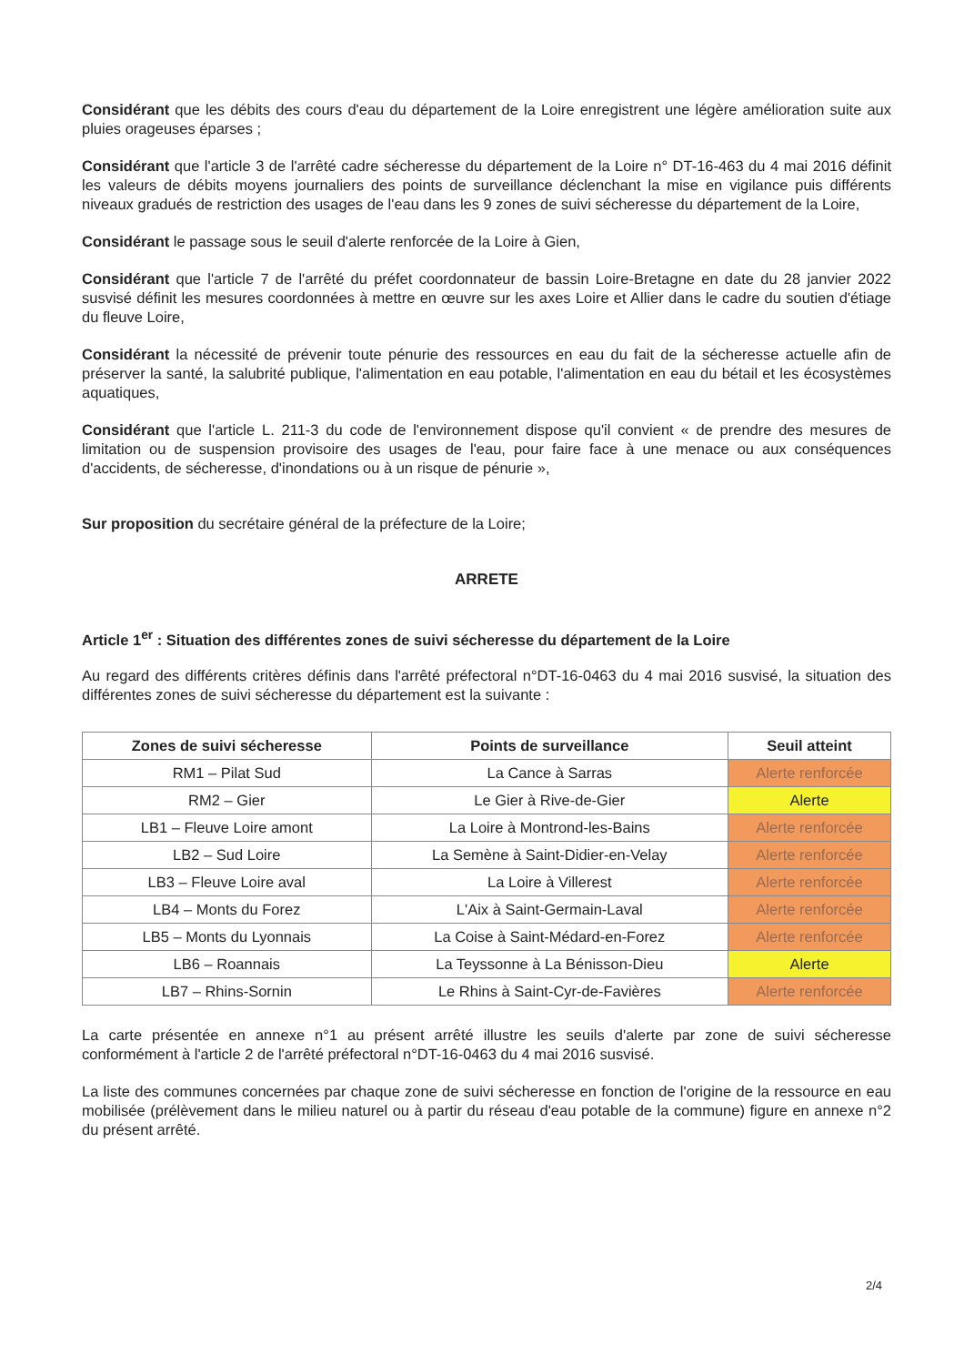Considérant que les débits des cours d'eau du département de la Loire enregistrent une légère amélioration suite aux pluies orageuses éparses ;
Considérant que l'article 3 de l'arrêté cadre sécheresse du département de la Loire n° DT-16-463 du 4 mai 2016 définit les valeurs de débits moyens journaliers des points de surveillance déclenchant la mise en vigilance puis différents niveaux gradués de restriction des usages de l'eau dans les 9 zones de suivi sécheresse du département de la Loire,
Considérant le passage sous le seuil d'alerte renforcée de la Loire à Gien,
Considérant que l'article 7 de l'arrêté du préfet coordonnateur de bassin Loire-Bretagne en date du 28 janvier 2022 susvisé définit les mesures coordonnées à mettre en œuvre sur les axes Loire et Allier dans le cadre du soutien d'étiage du fleuve Loire,
Considérant la nécessité de prévenir toute pénurie des ressources en eau du fait de la sécheresse actuelle afin de préserver la santé, la salubrité publique, l'alimentation en eau potable, l'alimentation en eau du bétail et les écosystèmes aquatiques,
Considérant que l'article L. 211-3 du code de l'environnement dispose qu'il convient « de prendre des mesures de limitation ou de suspension provisoire des usages de l'eau, pour faire face à une menace ou aux conséquences d'accidents, de sécheresse, d'inondations ou à un risque de pénurie »,
Sur proposition du secrétaire général de la préfecture de la Loire;
ARRETE
Article 1<sup>er</sup> : Situation des différentes zones de suivi sécheresse du département de la Loire
Au regard des différents critères définis dans l'arrêté préfectoral n°DT-16-0463 du 4 mai 2016 susvisé, la situation des différentes zones de suivi sécheresse du département est la suivante :
| Zones de suivi sécheresse | Points de surveillance | Seuil atteint |
| --- | --- | --- |
| RM1 – Pilat Sud | La Cance à Sarras | Alerte renforcée |
| RM2 – Gier | Le Gier à Rive-de-Gier | Alerte |
| LB1 – Fleuve Loire amont | La Loire à Montrond-les-Bains | Alerte renforcée |
| LB2 – Sud Loire | La Semène à Saint-Didier-en-Velay | Alerte renforcée |
| LB3 – Fleuve Loire aval | La Loire à Villerest | Alerte renforcée |
| LB4 – Monts du Forez | L'Aix à Saint-Germain-Laval | Alerte renforcée |
| LB5 – Monts du Lyonnais | La Coise à Saint-Médard-en-Forez | Alerte renforcée |
| LB6 – Roannais | La Teyssonne à La Bénisson-Dieu | Alerte |
| LB7 – Rhins-Sornin | Le Rhins à Saint-Cyr-de-Favières | Alerte renforcée |
La carte présentée en annexe n°1 au présent arrêté illustre les seuils d'alerte par zone de suivi sécheresse conformément à l'article 2 de l'arrêté préfectoral n°DT-16-0463 du 4 mai 2016 susvisé.
La liste des communes concernées par chaque zone de suivi sécheresse en fonction de l'origine de la ressource en eau mobilisée (prélèvement dans le milieu naturel ou à partir du réseau d'eau potable de la commune) figure en annexe n°2 du présent arrêté.
2/4